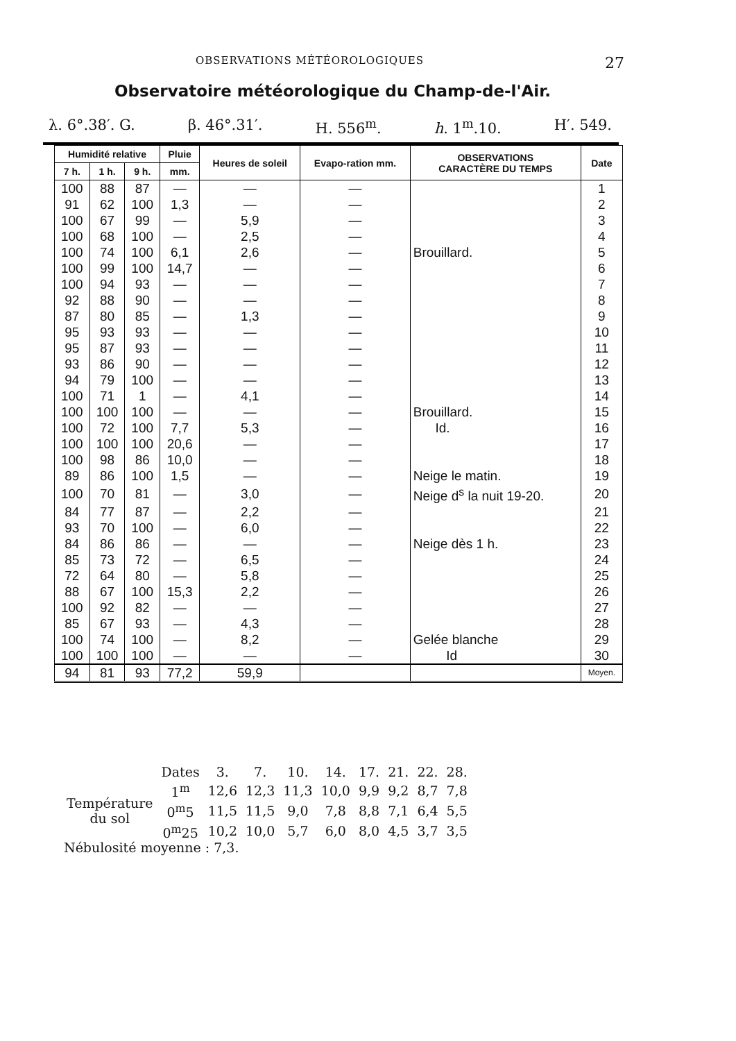OBSERVATIONS MÉTÉOROLOGIQUES 27
Observatoire météorologique du Champ-de-l'Air.
λ. 6°.38′. G. β. 46°.31′. H. 556<sup>m</sup>. h. 1<sup>m</sup>.10. H′. 549.
| Humidité relative | | | Pluie | Heures de soleil | Evapo-ration mm. | OBSERVATIONS CARACTÈRE DU TEMPS | Date |
| --- | --- | --- | --- | --- | --- | --- | --- |
| 7 h. | 1 h. | 9 h. | mm. | | | | |
| 100 | 88 | 87 | — | — | — | | 1 |
| 91 | 62 | 100 | 1,3 | — | — | | 2 |
| 100 | 67 | 99 | — | 5,9 | — | | 3 |
| 100 | 68 | 100 | — | 2,5 | — | | 4 |
| 100 | 74 | 100 | 6,1 | 2,6 | — | Brouillard. | 5 |
| 100 | 99 | 100 | 14,7 | — | — | | 6 |
| 100 | 94 | 93 | — | — | — | | 7 |
| 92 | 88 | 90 | — | — | — | | 8 |
| 87 | 80 | 85 | — | 1,3 | — | | 9 |
| 95 | 93 | 93 | — | — | — | | 10 |
| 95 | 87 | 93 | — | — | — | | 11 |
| 93 | 86 | 90 | — | — | — | | 12 |
| 94 | 79 | 100 | — | — | — | | 13 |
| 100 | 71 | 1 | — | 4,1 | — | | 14 |
| 100 | 100 | 100 | — | — | — | Brouillard. | 15 |
| 100 | 72 | 100 | 7,7 | 5,3 | — | Id. | 16 |
| 100 | 100 | 100 | 20,6 | — | — | | 17 |
| 100 | 98 | 86 | 10,0 | — | — | | 18 |
| 89 | 86 | 100 | 1,5 | — | — | Neige le matin. | 19 |
| 100 | 70 | 81 | — | 3,0 | — | Neige d<sup>s</sup> la nuit 19-20. | 20 |
| 84 | 77 | 87 | — | 2,2 | — | | 21 |
| 93 | 70 | 100 | — | 6,0 | — | | 22 |
| 84 | 86 | 86 | — | — | — | Neige dès 1 h. | 23 |
| 85 | 73 | 72 | — | 6,5 | — | | 24 |
| 72 | 64 | 80 | — | 5,8 | — | | 25 |
| 88 | 67 | 100 | 15,3 | 2,2 | — | | 26 |
| 100 | 92 | 82 | — | — | — | | 27 |
| 85 | 67 | 93 | — | 4,3 | — | | 28 |
| 100 | 74 | 100 | — | 8,2 | — | Gelée blanche | 29 |
| 100 | 100 | 100 | — | — | — | Id | 30 |
| 94 | 81 | 93 | 77,2 | 59,9 | | | Moyen. |
| | Dates | 3. | 7. | 10. | 14. | 17. | 21. | 22. | 28. |
| Température du sol | 1<sup>m</sup> | 12,6 | 12,3 | 11,3 | 10,0 | 9,9 | 9,2 | 8,7 | 7,8 |
| | 0<sup>m</sup>5 | 11,5 | 11,5 | 9,0 | 7,8 | 8,8 | 7,1 | 6,4 | 5,5 |
| | 0<sup>m</sup>25 | 10,2 | 10,0 | 5,7 | 6,0 | 8,0 | 4,5 | 3,7 | 3,5 |
Nébulosité moyenne : 7,3.